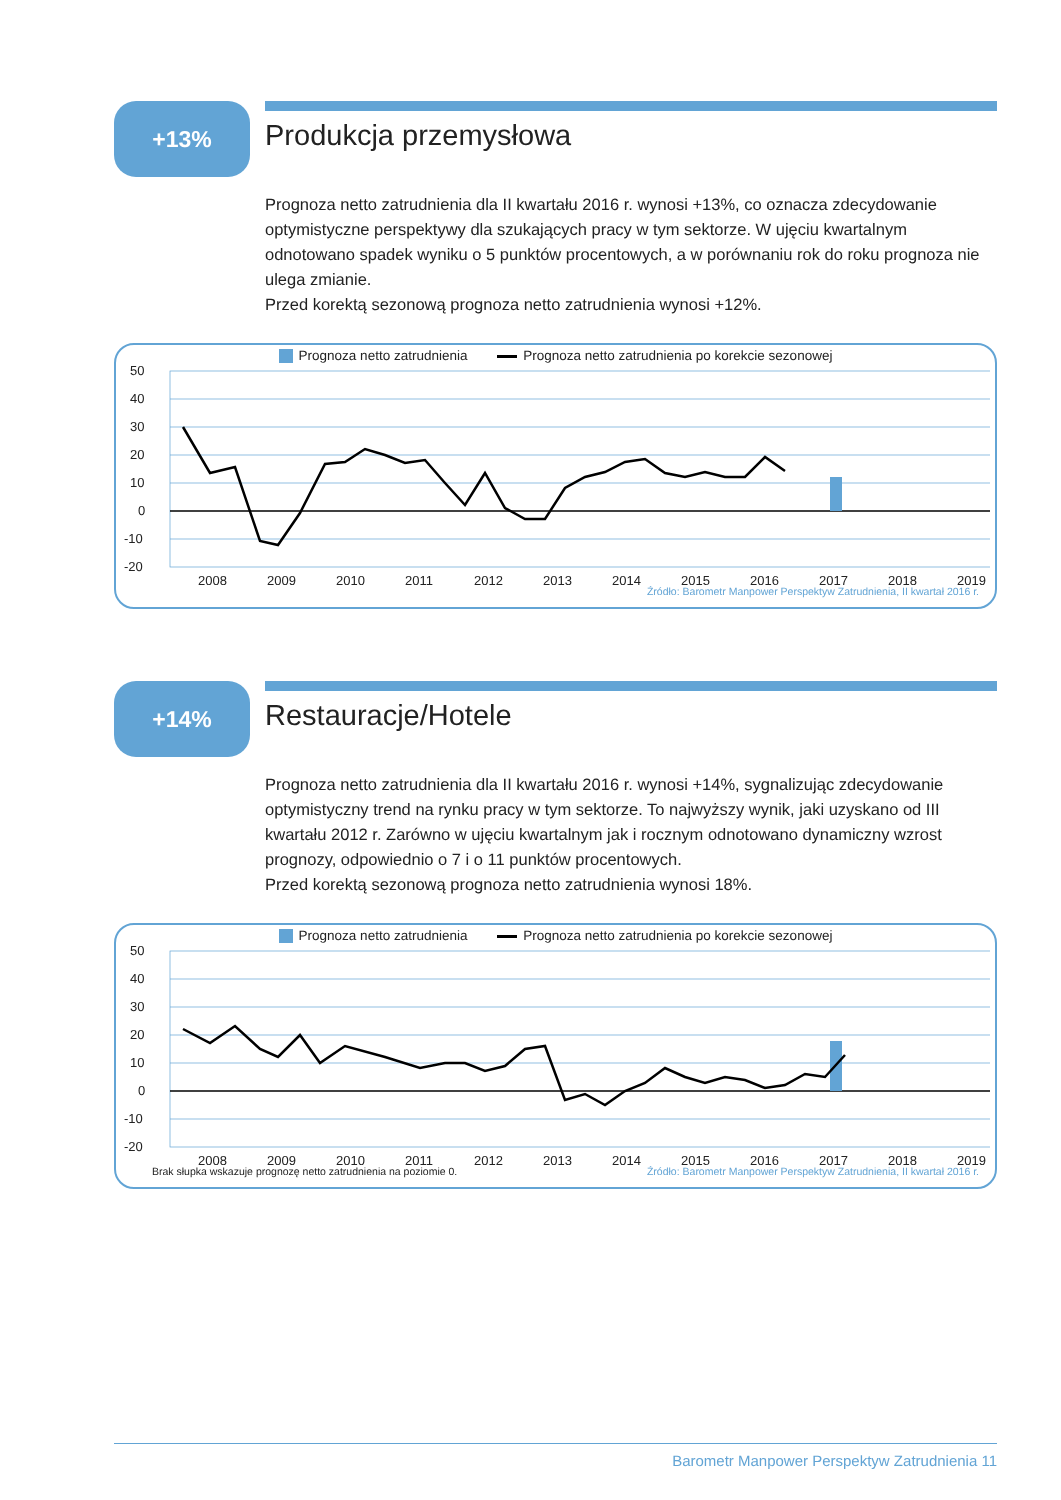+13%
Produkcja przemysłowa
Prognoza netto zatrudnienia dla II kwartału 2016 r. wynosi +13%, co oznacza zdecydowanie optymistyczne perspektywy dla szukających pracy w tym sektorze. W ujęciu kwartalnym odnotowano spadek wyniku o 5 punktów procentowych, a w porównaniu rok do roku prognoza nie ulega zmianie.
Przed korektą sezonową prognoza netto zatrudnienia wynosi +12%.
Prognoza netto zatrudnienia Prognoza netto zatrudnienia po korekcie sezonowej
50
40
30
20
10
0
-10
-20
2008
2009
2010
2011
2012
2013
2014
2015
2016
2017
2018
2019
Źródło: Barometr Manpower Perspektyw Zatrudnienia, II kwartał 2016 r.
+14%
Restauracje/Hotele
Prognoza netto zatrudnienia dla II kwartału 2016 r. wynosi +14%, sygnalizując zdecydowanie optymistyczny trend na rynku pracy w tym sektorze. To najwyższy wynik, jaki uzyskano od III kwartału 2012 r. Zarówno w ujęciu kwartalnym jak i rocznym odnotowano dynamiczny wzrost prognozy, odpowiednio o 7 i o 11 punktów procentowych.
Przed korektą sezonową prognoza netto zatrudnienia wynosi 18%.
Prognoza netto zatrudnienia Prognoza netto zatrudnienia po korekcie sezonowej
50
40
30
20
10
0
-10
-20
2008
2009
2010
2011
2012
2013
2014
2015
2016
2017
2018
2019
Brak słupka wskazuje prognozę netto zatrudnienia na poziomie 0. Źródło: Barometr Manpower Perspektyw Zatrudnienia, II kwartał 2016 r.
Barometr Manpower Perspektyw Zatrudnienia 11